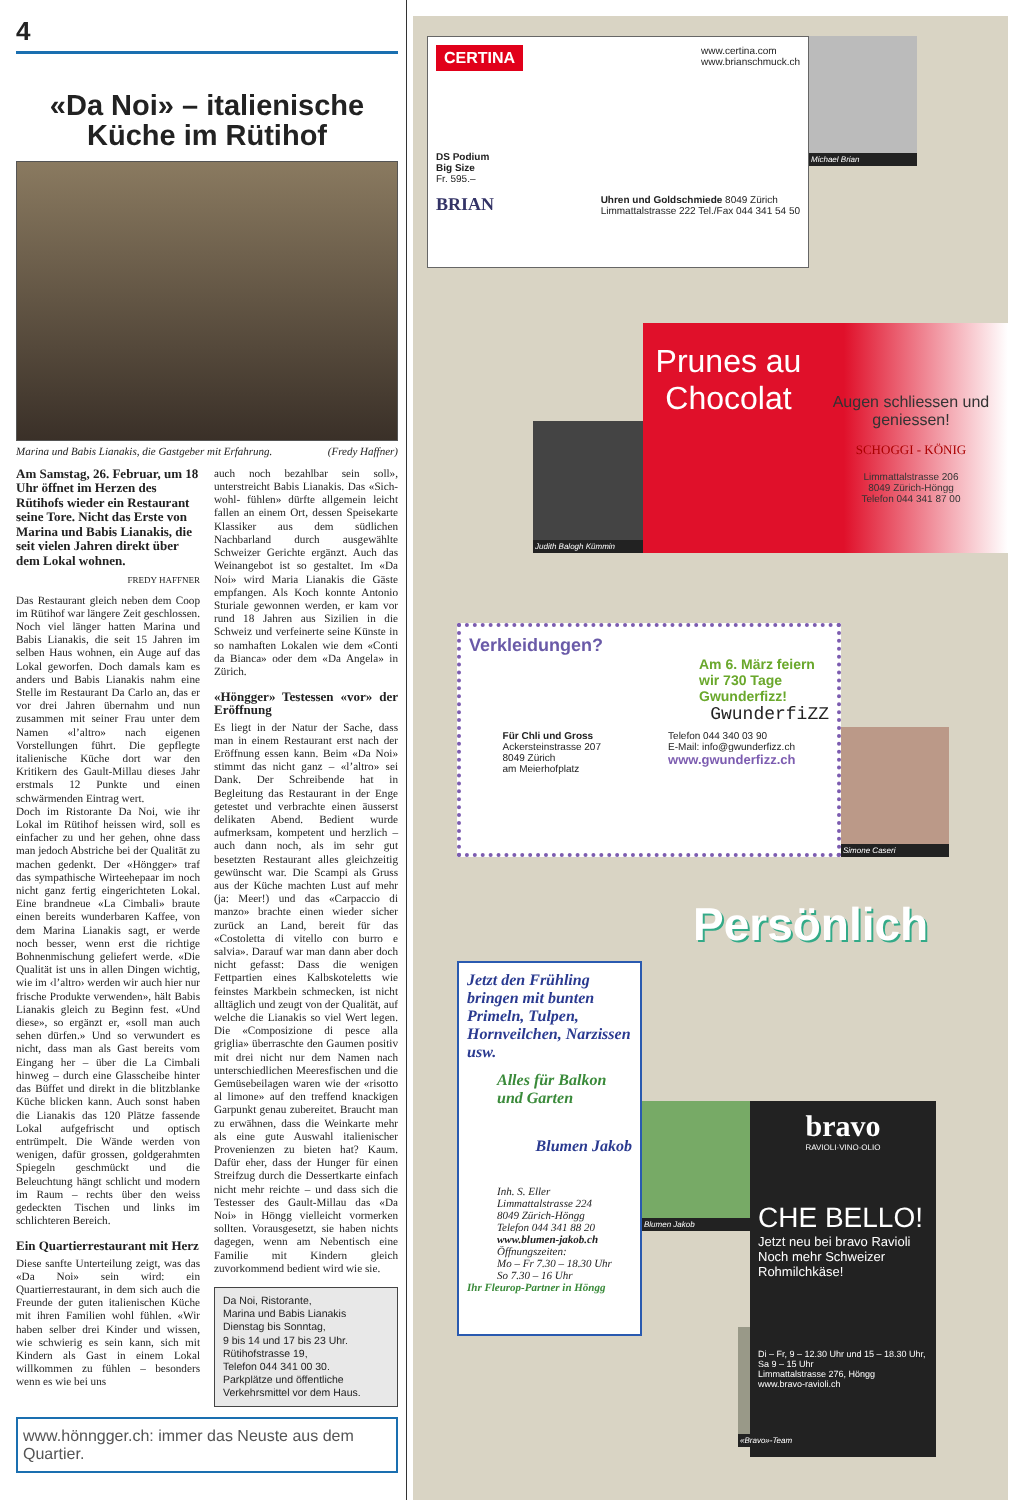4
«Da Noi» – italienische Küche im Rütihof
Marina und Babis Lianakis, die Gastgeber mit Erfahrung. (Fredy Haffner)
Am Samstag, 26. Februar, um 18 Uhr öffnet im Herzen des Rütihofs wieder ein Restaurant seine Tore. Nicht das Erste von Marina und Babis Lianakis, die seit vielen Jahren direkt über dem Lokal wohnen.
FREDY HAFFNER
Das Restaurant gleich neben dem Coop im Rütihof war längere Zeit geschlossen. Noch viel länger hatten Marina und Babis Lianakis, die seit 15 Jahren im selben Haus wohnen, ein Auge auf das Lokal geworfen. Doch damals kam es anders und Babis Lianakis nahm eine Stelle im Restaurant Da Carlo an, das er vor drei Jahren übernahm und nun zusammen mit seiner Frau unter dem Namen «l’altro» nach eigenen Vorstellungen führt. Die gepflegte italienische Küche dort war den Kritikern des Gault-Millau dieses Jahr erstmals 12 Punkte und einen schwärmenden Eintrag wert.
Doch im Ristorante Da Noi, wie ihr Lokal im Rütihof heissen wird, soll es einfacher zu und her gehen, ohne dass man jedoch Abstriche bei der Qualität zu machen gedenkt. Der «Höngger» traf das sympathische Wirteehepaar im noch nicht ganz fertig eingerichteten Lokal. Eine brandneue «La Cimbali» braute einen bereits wunderbaren Kaffee, von dem Marina Lianakis sagt, er werde noch besser, wenn erst die richtige Bohnenmischung geliefert werde. «Die Qualität ist uns in allen Dingen wichtig, wie im ‹l’altro› werden wir auch hier nur frische Produkte verwenden», hält Babis Lianakis gleich zu Beginn fest. «Und diese», so ergänzt er, «soll man auch sehen dürfen.» Und so verwundert es nicht, dass man als Gast bereits vom Eingang her – über die La Cimbali hinweg – durch eine Glasscheibe hinter das Büffet und direkt in die blitzblanke Küche blicken kann. Auch sonst haben die Lianakis das 120 Plätze fassende Lokal aufgefrischt und optisch entrümpelt. Die Wände werden von wenigen, dafür grossen, goldgerahmten Spiegeln geschmückt und die Beleuchtung hängt schlicht und modern im Raum – rechts über den weiss gedeckten Tischen und links im schlichteren Bereich.
Ein Quartierrestaurant mit Herz
Diese sanfte Unterteilung zeigt, was das «Da Noi» sein wird: ein Quartierrestaurant, in dem sich auch die Freunde der guten italienischen Küche mit ihren Familien wohl fühlen. «Wir haben selber drei Kinder und wissen, wie schwierig es sein kann, sich mit Kindern als Gast in einem Lokal willkommen zu fühlen – besonders wenn es wie bei uns
auch noch bezahlbar sein soll», unterstreicht Babis Lianakis. Das «Sich-wohl- fühlen» dürfte allgemein leicht fallen an einem Ort, dessen Speisekarte Klassiker aus dem südlichen Nachbarland durch ausgewählte Schweizer Gerichte ergänzt. Auch das Weinangebot ist so gestaltet. Im «Da Noi» wird Maria Lianakis die Gäste empfangen. Als Koch konnte Antonio Sturiale gewonnen werden, er kam vor rund 18 Jahren aus Sizilien in die Schweiz und verfeinerte seine Künste in so namhaften Lokalen wie dem «Conti da Bianca» oder dem «Da Angela» in Zürich.
«Höngger» Testessen «vor» der Eröffnung
Es liegt in der Natur der Sache, dass man in einem Restaurant erst nach der Eröffnung essen kann. Beim «Da Noi» stimmt das nicht ganz – «l’altro» sei Dank. Der Schreibende hat in Begleitung das Restaurant in der Enge getestet und verbrachte einen äusserst delikaten Abend. Bedient wurde aufmerksam, kompetent und herzlich – auch dann noch, als im sehr gut besetzten Restaurant alles gleichzeitig gewünscht war. Die Scampi als Gruss aus der Küche machten Lust auf mehr (ja: Meer!) und das «Carpaccio di manzo» brachte einen wieder sicher zurück an Land, bereit für das «Costoletta di vitello con burro e salvia». Darauf war man dann aber doch nicht gefasst: Dass die wenigen Fettpartien eines Kalbskoteletts wie feinstes Markbein schmecken, ist nicht alltäglich und zeugt von der Qualität, auf welche die Lianakis so viel Wert legen. Die «Composizione di pesce alla griglia» überraschte den Gaumen positiv mit drei nicht nur dem Namen nach unterschiedlichen Meeresfischen und die Gemüsebeilagen waren wie der «risotto al limone» auf den treffend knackigen Garpunkt genau zubereitet. Braucht man zu erwähnen, dass die Weinkarte mehr als eine gute Auswahl italienischer Provenienzen zu bieten hat? Kaum. Dafür eher, dass der Hunger für einen Streifzug durch die Dessertkarte einfach nicht mehr reichte – und dass sich die Testesser des Gault-Millau das «Da Noi» in Höngg vielleicht vormerken sollten. Vorausgesetzt, sie haben nichts dagegen, wenn am Nebentisch eine Familie mit Kindern gleich zuvorkommend bedient wird wie sie.
Da Noi, Ristorante,
Marina und Babis Lianakis
Dienstag bis Sonntag,
9 bis 14 und 17 bis 23 Uhr.
Rütihofstrasse 19,
Telefon 044 341 00 30.
Parkplätze und öffentliche Verkehrsmittel vor dem Haus.
www.hönngger.ch: immer das Neuste aus dem Quartier.
CERTINA www.certina.com
www.brianschmuck.ch
DS Podium
Big Size
Fr. 595.–
BRIAN Uhren und Goldschmiede 8049 Zürich
Limmattalstrasse 222 Tel./Fax 044 341 54 50
Michael Brian
Judith Balogh Kümmin
Prunes au Chocolat
Augen schliessen und geniessen!
SCHOGGI - KÖNIG
Limmattalstrasse 206
8049 Zürich-Höngg
Telefon 044 341 87 00
Verkleidungen?
Am 6. März feiern wir 730 Tage Gwunderfizz!
GwunderfiZZ
Für Chli und Gross
Ackersteinstrasse 207
8049 Zürich
am Meierhofplatz Telefon 044 340 03 90
E-Mail: info@gwunderfizz.ch
www.gwunderfizz.ch
Simone Caseri
Persönlich
Jetzt den Frühling bringen mit bunten Primeln, Tulpen, Hornveilchen, Narzissen usw.
Alles für Balkon und Garten
Blumen Jakob
Inh. S. Eller
Limmattalstrasse 224
8049 Zürich-Höngg
Telefon 044 341 88 20
www.blumen-jakob.ch
Öffnungszeiten:
Mo – Fr 7.30 – 18.30 Uhr
So 7.30 – 16 Uhr
Ihr Fleurop-Partner in Höngg
Blumen Jakob
bravo
RAVIOLI·VINO·OLIO
CHE BELLO!
Jetzt neu bei bravo Ravioli
Noch mehr Schweizer Rohmilchkäse!
Di – Fr, 9 – 12.30 Uhr und 15 – 18.30 Uhr, Sa 9 – 15 Uhr
Limmattalstrasse 276, Höngg
www.bravo-ravioli.ch
«Bravo»-Team